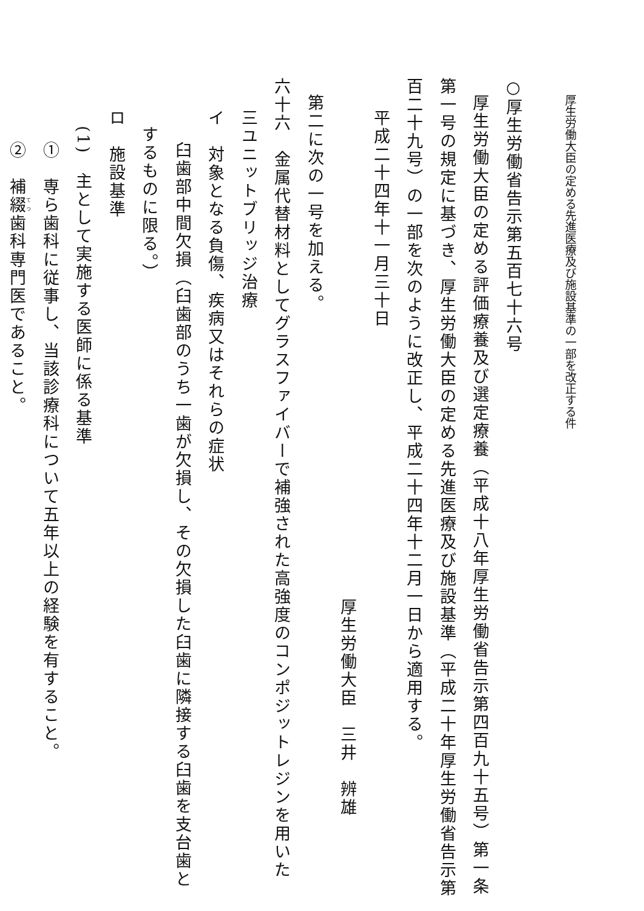厚生労働大臣の定める先進医療及び施設基準の一部を改正する件
○厚生労働省告示第五百七十六号
厚生労働大臣の定める評価療養及び選定療養（平成十八年厚生労働省告示第四百九十五号）第一条
第一号の規定に基づき、厚生労働大臣の定める先進医療及び施設基準（平成二十年厚生労働省告示第
百二十九号）の一部を次のように改正し、平成二十四年十二月一日から適用する。
平成二十四年十一月三十日
厚生労働大臣　三井　辨雄
第二に次の一号を加える。
六十六　金属代替材料としてグラスファイバーで補強された高強度のコンポジットレジンを用いた
三ユニットブリッジ治療
イ　対象となる負傷、疾病又はそれらの症状
臼歯部中間欠損（臼歯部のうち一歯が欠損し、その欠損した臼歯に隣接する臼歯を支台歯と
するものに限る。）
ロ　施設基準
(1)　主として実施する医師に係る基準
①　専ら歯科に従事し、当該診療科について五年以上の経験を有すること。
②　補綴歯科専門医であること。